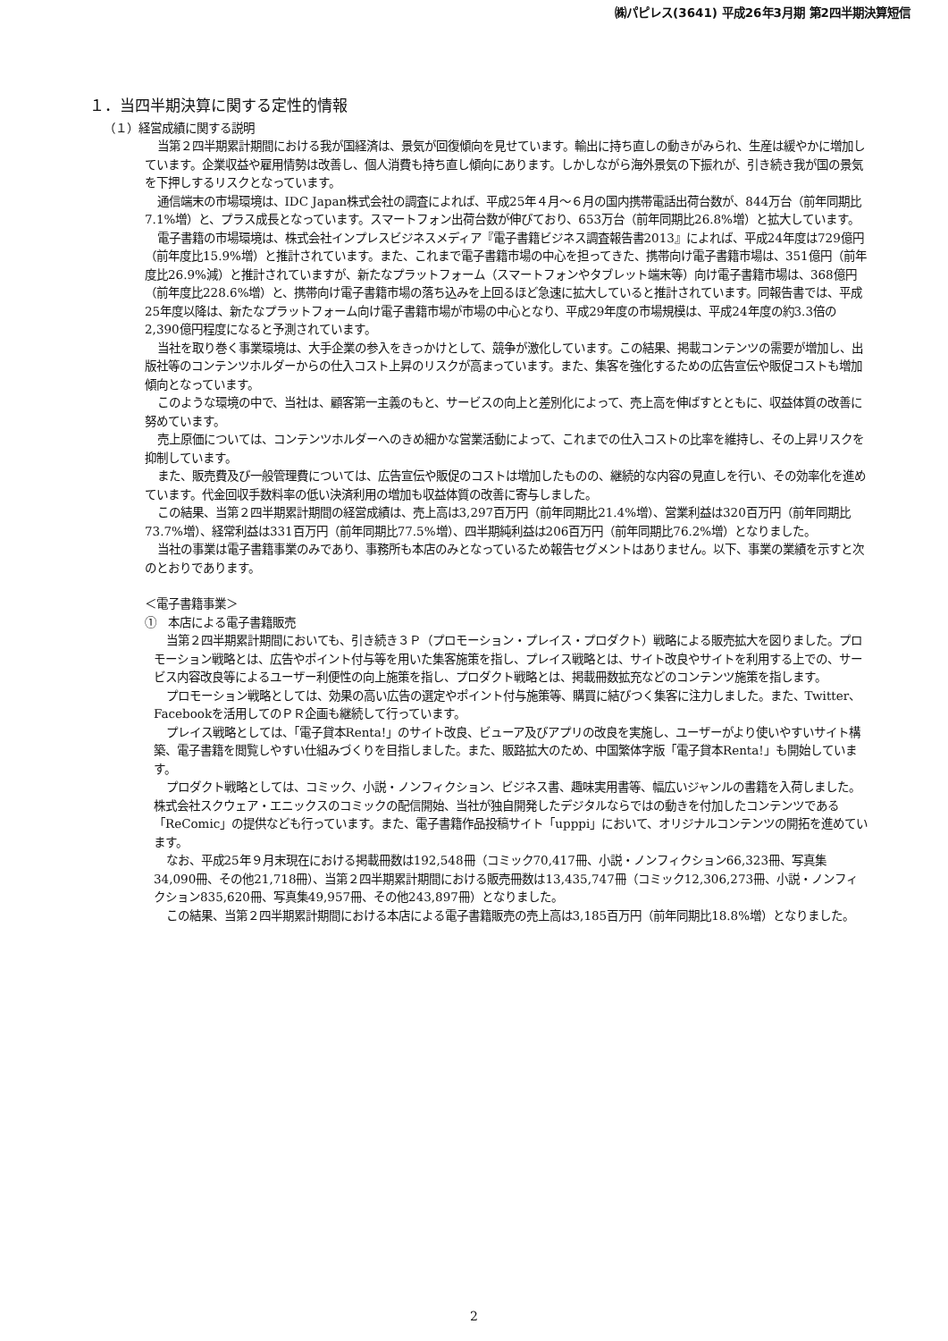㈱パピレス(3641) 平成26年3月期 第2四半期決算短信
１．当四半期決算に関する定性的情報
（１）経営成績に関する説明
当第２四半期累計期間における我が国経済は、景気が回復傾向を見せています。輸出に持ち直しの動きがみられ、生産は緩やかに増加しています。企業収益や雇用情勢は改善し、個人消費も持ち直し傾向にあります。しかしながら海外景気の下振れが、引き続き我が国の景気を下押しするリスクとなっています。
通信端末の市場環境は、IDC Japan株式会社の調査によれば、平成25年４月～６月の国内携帯電話出荷台数が、844万台（前年同期比7.1%増）と、プラス成長となっています。スマートフォン出荷台数が伸びており、653万台（前年同期比26.8%増）と拡大しています。
電子書籍の市場環境は、株式会社インプレスビジネスメディア『電子書籍ビジネス調査報告書2013』によれば、平成24年度は729億円（前年度比15.9%増）と推計されています。また、これまで電子書籍市場の中心を担ってきた、携帯向け電子書籍市場は、351億円（前年度比26.9%減）と推計されていますが、新たなプラットフォーム（スマートフォンやタブレット端末等）向け電子書籍市場は、368億円（前年度比228.6%増）と、携帯向け電子書籍市場の落ち込みを上回るほど急速に拡大していると推計されています。同報告書では、平成25年度以降は、新たなプラットフォーム向け電子書籍市場が市場の中心となり、平成29年度の市場規模は、平成24年度の約3.3倍の2,390億円程度になると予測されています。
当社を取り巻く事業環境は、大手企業の参入をきっかけとして、競争が激化しています。この結果、掲載コンテンツの需要が増加し、出版社等のコンテンツホルダーからの仕入コスト上昇のリスクが高まっています。また、集客を強化するための広告宣伝や販促コストも増加傾向となっています。
このような環境の中で、当社は、顧客第一主義のもと、サービスの向上と差別化によって、売上高を伸ばすとともに、収益体質の改善に努めています。
売上原価については、コンテンツホルダーへのきめ細かな営業活動によって、これまでの仕入コストの比率を維持し、その上昇リスクを抑制しています。
また、販売費及び一般管理費については、広告宣伝や販促のコストは増加したものの、継続的な内容の見直しを行い、その効率化を進めています。代金回収手数料率の低い決済利用の増加も収益体質の改善に寄与しました。
この結果、当第２四半期累計期間の経営成績は、売上高は3,297百万円（前年同期比21.4%増）、営業利益は320百万円（前年同期比73.7%増）、経常利益は331百万円（前年同期比77.5%増）、四半期純利益は206百万円（前年同期比76.2%増）となりました。
当社の事業は電子書籍事業のみであり、事務所も本店のみとなっているため報告セグメントはありません。以下、事業の業績を示すと次のとおりであります。
＜電子書籍事業＞
①　本店による電子書籍販売
当第２四半期累計期間においても、引き続き３Ｐ（プロモーション・プレイス・プロダクト）戦略による販売拡大を図りました。プロモーション戦略とは、広告やポイント付与等を用いた集客施策を指し、プレイス戦略とは、サイト改良やサイトを利用する上での、サービス内容改良等によるユーザー利便性の向上施策を指し、プロダクト戦略とは、掲載冊数拡充などのコンテンツ施策を指します。
プロモーション戦略としては、効果の高い広告の選定やポイント付与施策等、購買に結びつく集客に注力しました。また、Twitter、Facebookを活用してのＰＲ企画も継続して行っています。
プレイス戦略としては、「電子貸本Renta!」のサイト改良、ビューア及びアプリの改良を実施し、ユーザーがより使いやすいサイト構築、電子書籍を閲覧しやすい仕組みづくりを目指しました。また、販路拡大のため、中国繁体字版「電子貸本Renta!」も開始しています。
プロダクト戦略としては、コミック、小説・ノンフィクション、ビジネス書、趣味実用書等、幅広いジャンルの書籍を入荷しました。株式会社スクウェア・エニックスのコミックの配信開始、当社が独自開発したデジタルならではの動きを付加したコンテンツである「ReComic」の提供なども行っています。また、電子書籍作品投稿サイト「upppi」において、オリジナルコンテンツの開拓を進めています。
なお、平成25年９月末現在における掲載冊数は192,548冊（コミック70,417冊、小説・ノンフィクション66,323冊、写真集34,090冊、その他21,718冊）、当第２四半期累計期間における販売冊数は13,435,747冊（コミック12,306,273冊、小説・ノンフィクション835,620冊、写真集49,957冊、その他243,897冊）となりました。
この結果、当第２四半期累計期間における本店による電子書籍販売の売上高は3,185百万円（前年同期比18.8%増）となりました。
2